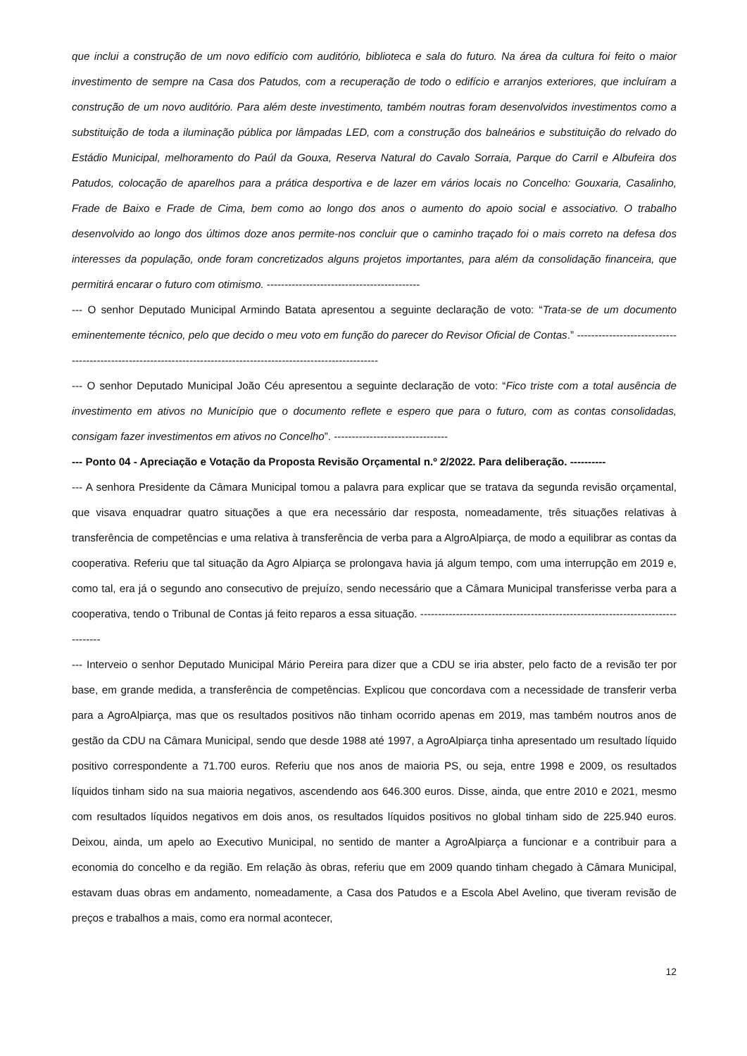que inclui a construção de um novo edifício com auditório, biblioteca e sala do futuro. Na área da cultura foi feito o maior investimento de sempre na Casa dos Patudos, com a recuperação de todo o edifício e arranjos exteriores, que incluíram a construção de um novo auditório. Para além deste investimento, também noutras foram desenvolvidos investimentos como a substituição de toda a iluminação pública por lâmpadas LED, com a construção dos balneários e substituição do relvado do Estádio Municipal, melhoramento do Paúl da Gouxa, Reserva Natural do Cavalo Sorraia, Parque do Carril e Albufeira dos Patudos, colocação de aparelhos para a prática desportiva e de lazer em vários locais no Concelho: Gouxaria, Casalinho, Frade de Baixo e Frade de Cima, bem como ao longo dos anos o aumento do apoio social e associativo. O trabalho desenvolvido ao longo dos últimos doze anos permite-nos concluir que o caminho traçado foi o mais correto na defesa dos interesses da população, onde foram concretizados alguns projetos importantes, para além da consolidação financeira, que permitirá encarar o futuro com otimismo. -------------------------------------------
--- O senhor Deputado Municipal Armindo Batata apresentou a seguinte declaração de voto: “Trata-se de um documento eminentemente técnico, pelo que decido o meu voto em função do parecer do Revisor Oficial de Contas.” ------------------------------------------------------------------------------------------------------------------
--- O senhor Deputado Municipal João Céu apresentou a seguinte declaração de voto: “Fico triste com a total ausência de investimento em ativos no Município que o documento reflete e espero que para o futuro, com as contas consolidadas, consigam fazer investimentos em ativos no Concelho”. --------------------------------
--- Ponto 04 - Apreciação e Votação da Proposta Revisão Orçamental n.º 2/2022. Para deliberação. ----------
--- A senhora Presidente da Câmara Municipal tomou a palavra para explicar que se tratava da segunda revisão orçamental, que visava enquadrar quatro situações a que era necessário dar resposta, nomeadamente, três situações relativas à transferência de competências e uma relativa à transferência de verba para a AlgroAlpiarça, de modo a equilibrar as contas da cooperativa. Referiu que tal situação da Agro Alpiarça se prolongava havia já algum tempo, com uma interrupção em 2019 e, como tal, era já o segundo ano consecutivo de prejuízo, sendo necessário que a Câmara Municipal transferisse verba para a cooperativa, tendo o Tribunal de Contas já feito reparos a essa situação. --------------------------------------------------------------------------------
--- Interveio o senhor Deputado Municipal Mário Pereira para dizer que a CDU se iria abster, pelo facto de a revisão ter por base, em grande medida, a transferência de competências. Explicou que concordava com a necessidade de transferir verba para a AgroAlpiarça, mas que os resultados positivos não tinham ocorrido apenas em 2019, mas também noutros anos de gestão da CDU na Câmara Municipal, sendo que desde 1988 até 1997, a AgroAlpiarça tinha apresentado um resultado líquido positivo correspondente a 71.700 euros. Referiu que nos anos de maioria PS, ou seja, entre 1998 e 2009, os resultados líquidos tinham sido na sua maioria negativos, ascendendo aos 646.300 euros. Disse, ainda, que entre 2010 e 2021, mesmo com resultados líquidos negativos em dois anos, os resultados líquidos positivos no global tinham sido de 225.940 euros. Deixou, ainda, um apelo ao Executivo Municipal, no sentido de manter a AgroAlpiarça a funcionar e a contribuir para a economia do concelho e da região. Em relação às obras, referiu que em 2009 quando tinham chegado à Câmara Municipal, estavam duas obras em andamento, nomeadamente, a Casa dos Patudos e a Escola Abel Avelino, que tiveram revisão de preços e trabalhos a mais, como era normal acontecer,
12